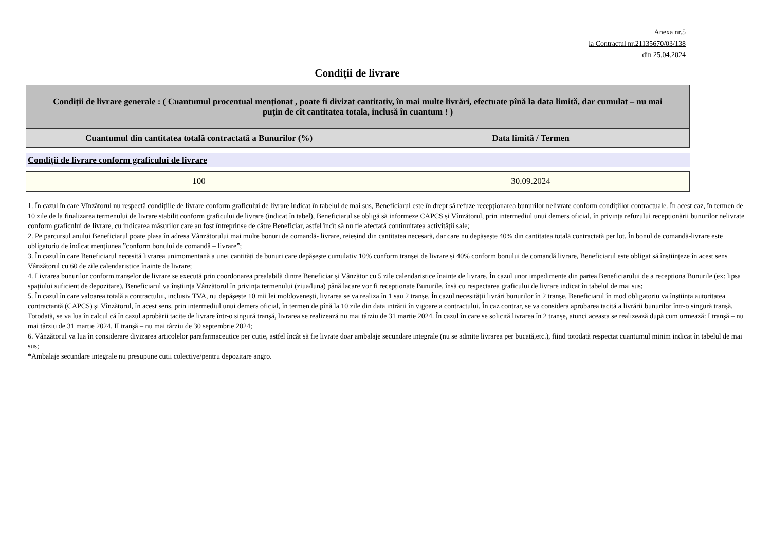Anexa nr.5
la Contractul nr.21135670/03/138
din 25.04.2024
Condiții de livrare
| Condiții de livrare generale : ( Cuantumul procentual menționat , poate fi divizat cantitativ, în mai multe livrări, efectuate pînă la data limită, dar cumulat – nu mai puţin de cît cantitatea totala, inclusă în cuantum ! ) | |
| Cuantumul din cantitatea totală contractată a Bunurilor (%) | Data limită / Termen |
Condiții de livrare conform graficului de livrare
| 100 | 30.09.2024 |
1. În cazul în care Vînzătorul nu respectă condițiile de livrare conform graficului de livrare indicat în tabelul de mai sus, Beneficiarul este în drept să refuze recepționarea bunurilor nelivrate conform condițiilor contractuale. În acest caz, în termen de 10 zile de la finalizarea termenului de livrare stabilit conform graficului de livrare (indicat în tabel), Beneficiarul se obligă să informeze CAPCS și Vînzătorul, prin intermediul unui demers oficial, în privința refuzului recepționării bunurilor nelivrate conform graficului de livrare, cu indicarea măsurilor care au fost întreprinse de către Beneficiar, astfel încît să nu fie afectată continuitatea activității sale;
2. Pe parcursul anului Beneficiarul poate plasa în adresa Vânzătorului mai multe bonuri de comandă- livrare, reieșind din cantitatea necesară, dar care nu depășește 40% din cantitatea totală contractată per lot. În bonul de comandă-livrare este obligatoriu de indicat mențiunea ”conform bonului de comandă – livrare”;
3. În cazul în care Beneficiarul necesită livrarea unimomentană a unei cantități de bunuri care depășește cumulativ 10% conform tranșei de livrare și 40% conform bonului de comandă livrare, Beneficiarul este obligat să înștiințeze în acest sens Vânzătorul cu 60 de zile calendaristice înainte de livrare;
4. Livrarea bunurilor conform tranșelor de livrare se execută prin coordonarea prealabilă dintre Beneficiar și Vânzător cu 5 zile calendaristice înainte de livrare. În cazul unor impedimente din partea Beneficiarului de a recepționa Bunurile (ex: lipsa spațiului suficient de depozitare), Beneficiarul va înștiința Vânzătorul în privința termenului (ziua/luna) până lacare vor fi recepționate Bunurile, însă cu respectarea graficului de livrare indicat în tabelul de mai sus;
5. În cazul în care valoarea totală a contractului, inclusiv TVA, nu depășește 10 mii lei moldovenești, livrarea se va realiza în 1 sau 2 tranșe. În cazul necesității livrări bunurilor în 2 tranșe, Beneficiarul în mod obligatoriu va înștiința autoritatea contractantă (CAPCS) și Vînzătorul, în acest sens, prin intermediul unui demers oficial, în termen de pînă la 10 zile din data intrării în vigoare a contractului. În caz contrar, se va considera aprobarea tacită a livrării bunurilor într-o singură tranșă. Totodată, se va lua în calcul că în cazul aprobării tacite de livrare într-o singură tranșă, livrarea se realizează nu mai târziu de 31 martie 2024. În cazul în care se solicită livrarea în 2 tranșe, atunci aceasta se realizează după cum urmează: I tranșă – nu mai târziu de 31 martie 2024, II tranșă – nu mai târziu de 30 septembrie 2024;
6. Vânzătorul va lua în considerare divizarea articolelor parafarmaceutice per cutie, astfel încât să fie livrate doar ambalaje secundare integrale (nu se admite livrarea per bucată,etc.), fiind totodată respectat cuantumul minim indicat în tabelul de mai sus;
*Ambalaje secundare integrale nu presupune cutii colective/pentru depozitare angro.